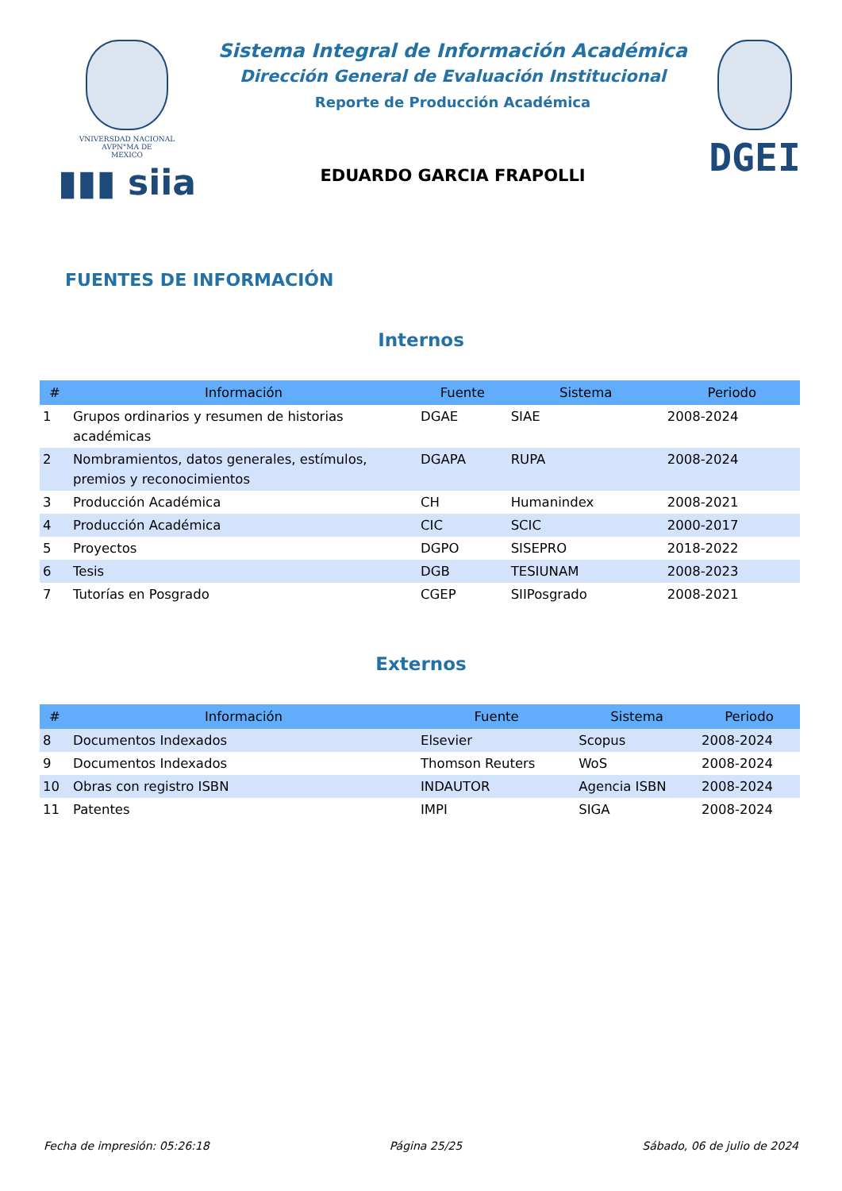VNIVERSDAD NACIONAL
AVPN°MA DE
MEXICO
▮▮▮ siia
Sistema Integral de Información Académica
Dirección General de Evaluación Institucional
Reporte de Producción Académica
EDUARDO GARCIA FRAPOLLI
DGEI
FUENTES DE INFORMACIÓN
Internos
| # | Información | Fuente | Sistema | Periodo |
| --- | --- | --- | --- | --- |
| 1 | Grupos ordinarios y resumen de historias académicas | DGAE | SIAE | 2008-2024 |
| 2 | Nombramientos, datos generales, estímulos, premios y reconocimientos | DGAPA | RUPA | 2008-2024 |
| 3 | Producción Académica | CH | Humanindex | 2008-2021 |
| 4 | Producción Académica | CIC | SCIC | 2000-2017 |
| 5 | Proyectos | DGPO | SISEPRO | 2018-2022 |
| 6 | Tesis | DGB | TESIUNAM | 2008-2023 |
| 7 | Tutorías en Posgrado | CGEP | SIIPosgrado | 2008-2021 |
Externos
| # | Información | Fuente | Sistema | Periodo |
| --- | --- | --- | --- | --- |
| 8 | Documentos Indexados | Elsevier | Scopus | 2008-2024 |
| 9 | Documentos Indexados | Thomson Reuters | WoS | 2008-2024 |
| 10 | Obras con registro ISBN | INDAUTOR | Agencia ISBN | 2008-2024 |
| 11 | Patentes | IMPI | SIGA | 2008-2024 |
Fecha de impresión: 05:26:18 Página 25/25 Sábado, 06 de julio de 2024